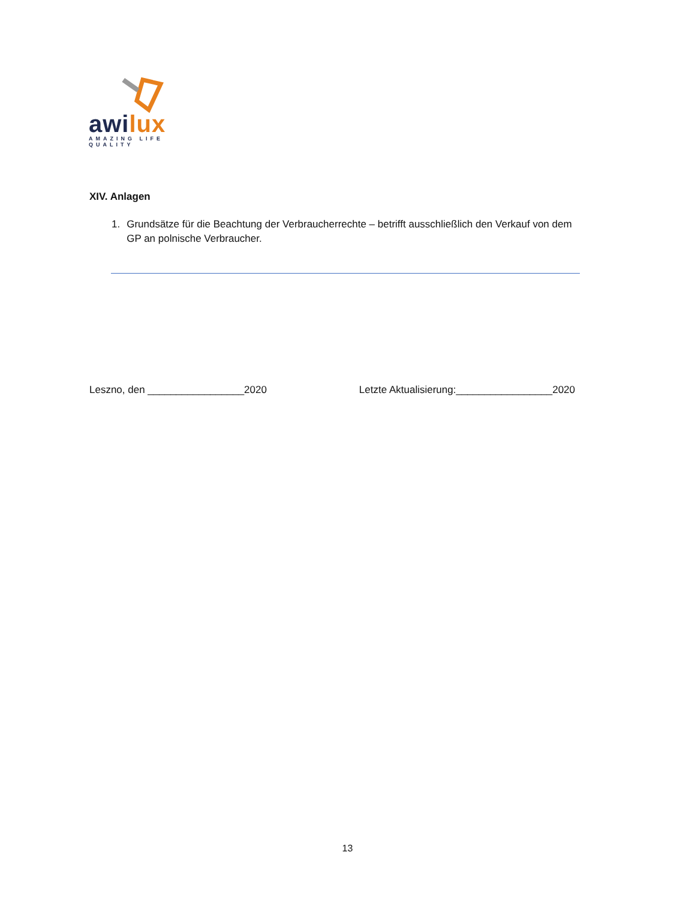awilux
AMAZING LIFE QUALITY
XIV. Anlagen
1. Grundsätze für die Beachtung der Verbraucherrechte – betrifft ausschließlich den Verkauf von dem GP an polnische Verbraucher.
Leszno, den _________________2020 Letzte Aktualisierung:_________________2020
13